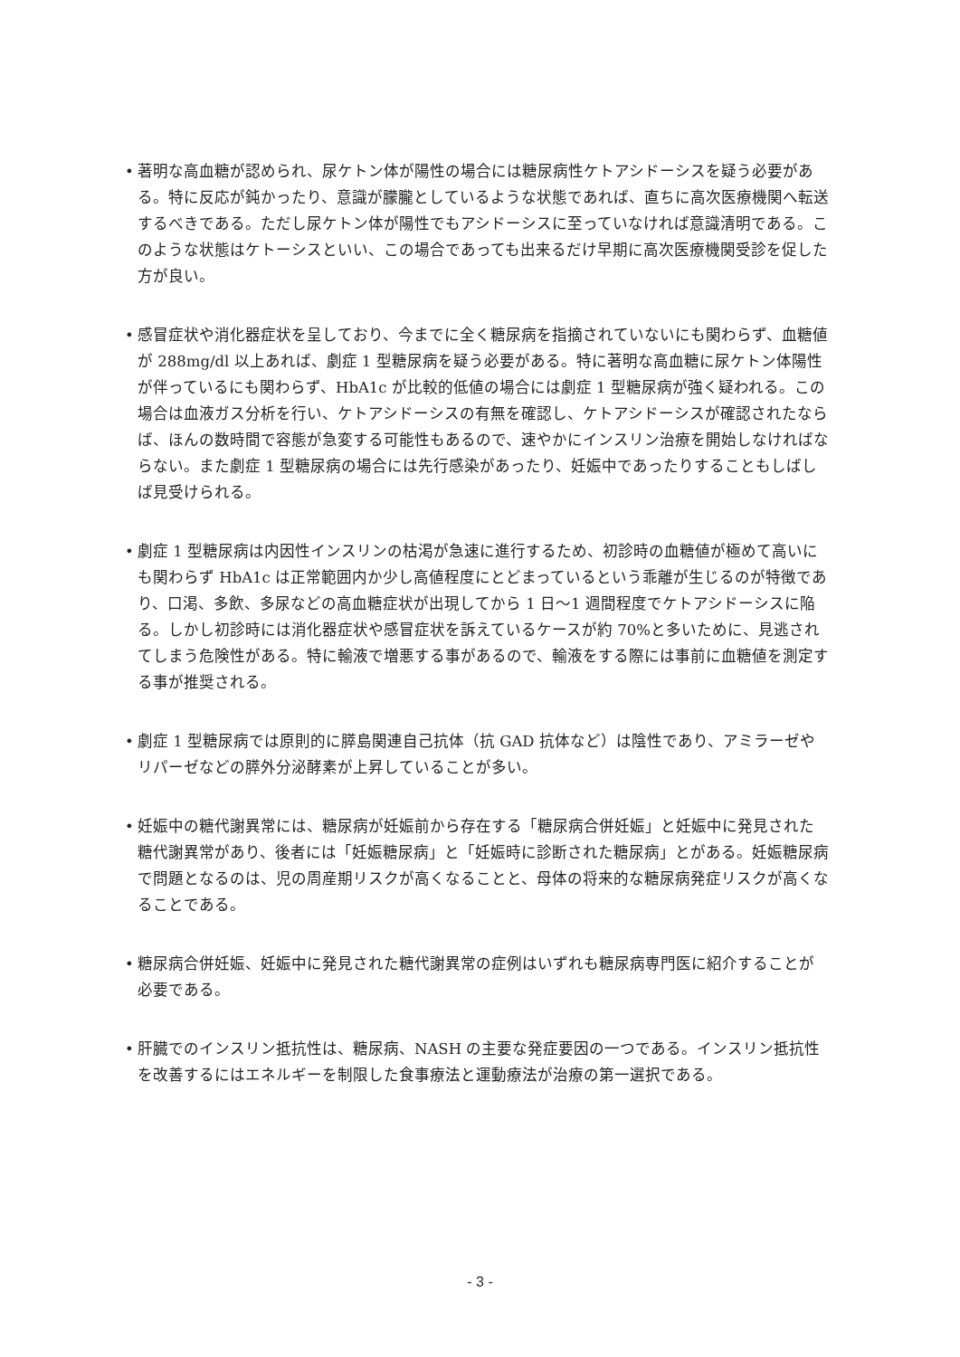• 著明な高血糖が認められ、尿ケトン体が陽性の場合には糖尿病性ケトアシドーシスを疑う必要がある。特に反応が鈍かったり、意識が朦朧としているような状態であれば、直ちに高次医療機関へ転送するべきである。ただし尿ケトン体が陽性でもアシドーシスに至っていなければ意識清明である。このような状態はケトーシスといい、この場合であっても出来るだけ早期に高次医療機関受診を促した方が良い。
• 感冒症状や消化器症状を呈しており、今までに全く糖尿病を指摘されていないにも関わらず、血糖値が 288mg/dl 以上あれば、劇症 1 型糖尿病を疑う必要がある。特に著明な高血糖に尿ケトン体陽性が伴っているにも関わらず、HbA1c が比較的低値の場合には劇症 1 型糖尿病が強く疑われる。この場合は血液ガス分析を行い、ケトアシドーシスの有無を確認し、ケトアシドーシスが確認されたならば、ほんの数時間で容態が急変する可能性もあるので、速やかにインスリン治療を開始しなければならない。また劇症 1 型糖尿病の場合には先行感染があったり、妊娠中であったりすることもしばしば見受けられる。
• 劇症 1 型糖尿病は内因性インスリンの枯渇が急速に進行するため、初診時の血糖値が極めて高いにも関わらず HbA1c は正常範囲内か少し高値程度にとどまっているという乖離が生じるのが特徴であり、口渇、多飲、多尿などの高血糖症状が出現してから 1 日～1 週間程度でケトアシドーシスに陥る。しかし初診時には消化器症状や感冒症状を訴えているケースが約 70%と多いために、見逃されてしまう危険性がある。特に輸液で増悪する事があるので、輸液をする際には事前に血糖値を測定する事が推奨される。
• 劇症 1 型糖尿病では原則的に膵島関連自己抗体（抗 GAD 抗体など）は陰性であり、アミラーゼやリパーゼなどの膵外分泌酵素が上昇していることが多い。
• 妊娠中の糖代謝異常には、糖尿病が妊娠前から存在する「糖尿病合併妊娠」と妊娠中に発見された糖代謝異常があり、後者には「妊娠糖尿病」と「妊娠時に診断された糖尿病」とがある。妊娠糖尿病で問題となるのは、児の周産期リスクが高くなることと、母体の将来的な糖尿病発症リスクが高くなることである。
• 糖尿病合併妊娠、妊娠中に発見された糖代謝異常の症例はいずれも糖尿病専門医に紹介することが必要である。
• 肝臓でのインスリン抵抗性は、糖尿病、NASH の主要な発症要因の一つである。インスリン抵抗性を改善するにはエネルギーを制限した食事療法と運動療法が治療の第一選択である。
- 3 -